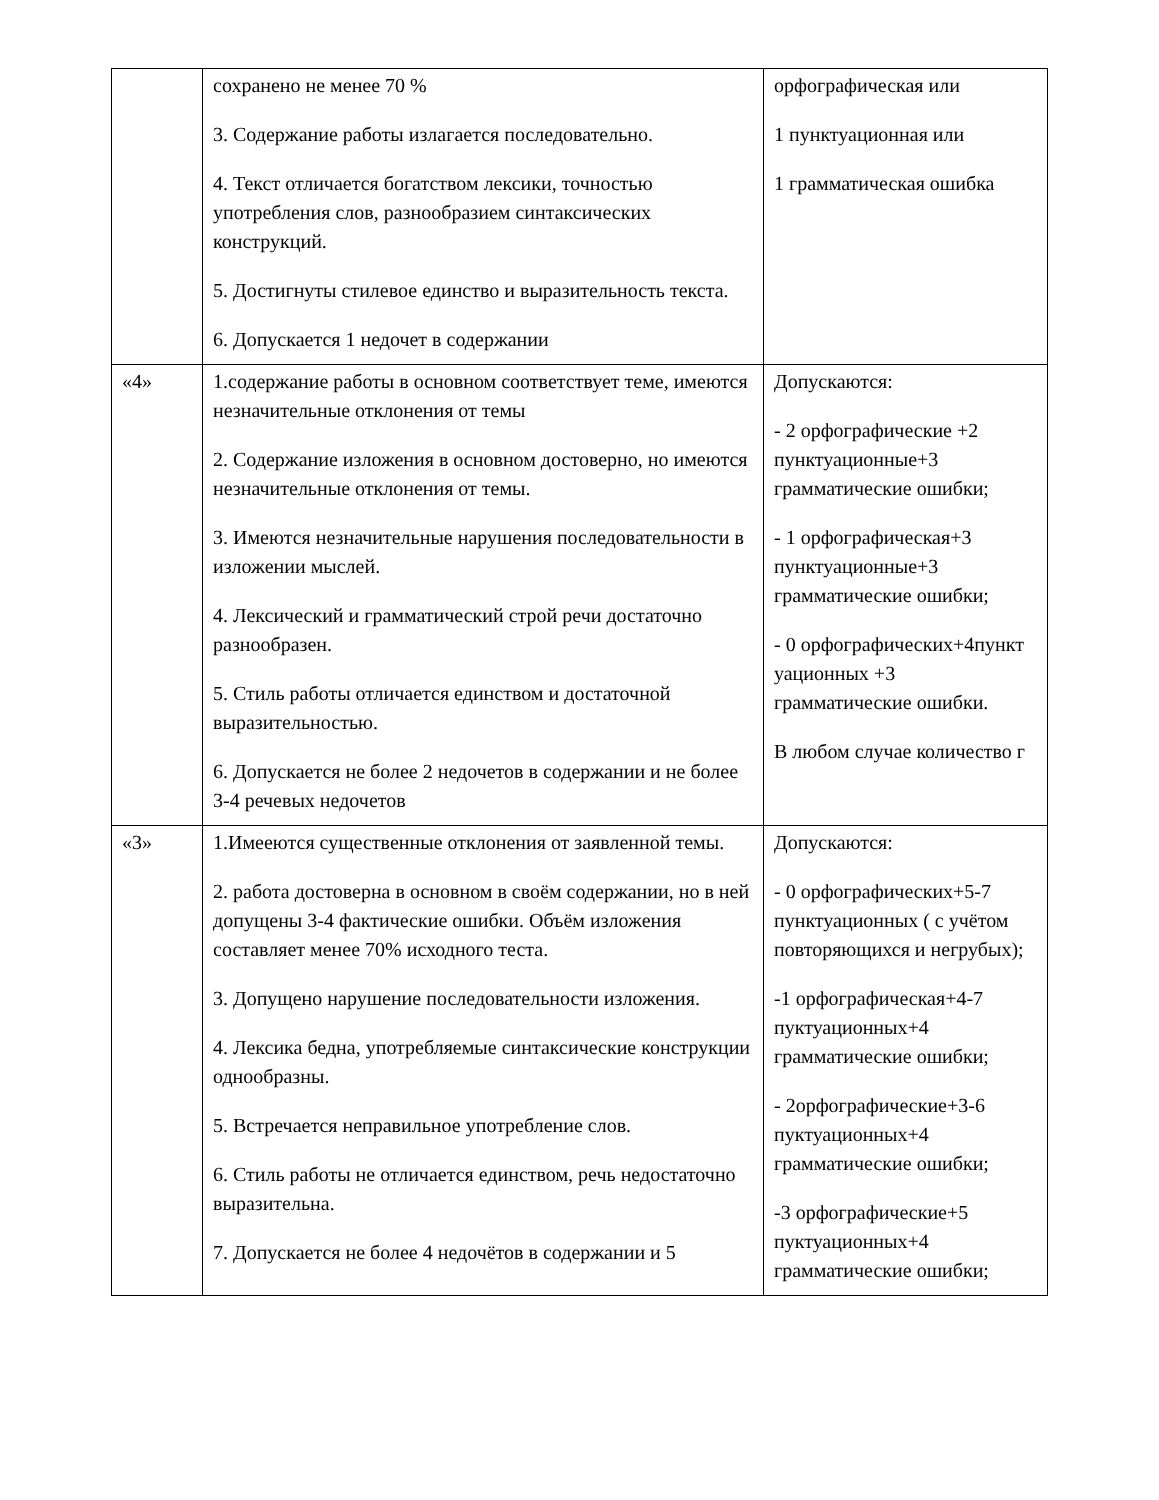| | сохранено не менее 70 % 3. Содержание работы излагается последовательно. 4. Текст отличается богатством лексики, точностью употребления слов, разнообразием синтаксических конструкций. 5. Достигнуты стилевое единство и выразительность текста. 6. Допускается 1 недочет в содержании | орфографическая или 1 пунктуационная или 1 грамматическая ошибка |
| «4» | 1.содержание работы в основном соответствует теме, имеются незначительные отклонения от темы 2. Содержание изложения в основном достоверно, но имеются незначительные отклонения от темы. 3. Имеются незначительные нарушения последовательности в изложении мыслей. 4. Лексический и грамматический строй речи достаточно разнообразен. 5. Стиль работы отличается единством и достаточной выразительностью. 6. Допускается не более 2 недочетов в содержании и не более 3-4 речевых недочетов | Допускаются: - 2 орфографические +2 пунктуационные+3 грамматические ошибки; - 1 орфографическая+3 пунктуационные+3 грамматические ошибки; - 0 орфографических+4пункт уационных +3 грамматические ошибки. В любом случае количество г |
| «3» | 1.Имееются существенные отклонения от заявленной темы. 2. работа достоверна в основном в своём содержании, но в ней допущены 3-4 фактические ошибки. Объём изложения составляет менее 70% исходного теста. 3. Допущено нарушение последовательности изложения. 4. Лексика бедна, употребляемые синтаксические конструкции однообразны. 5. Встречается неправильное употребление слов. 6. Стиль работы не отличается единством, речь недостаточно выразительна. 7. Допускается не более 4 недочётов в содержании и 5 | Допускаются: - 0 орфографических+5-7 пунктуационных ( с учётом повторяющихся и негрубых); -1 орфографическая+4-7 пуктуационных+4 грамматические ошибки; - 2орфографические+3-6 пуктуационных+4 грамматические ошибки; -3 орфографические+5 пуктуационных+4 грамматические ошибки; |